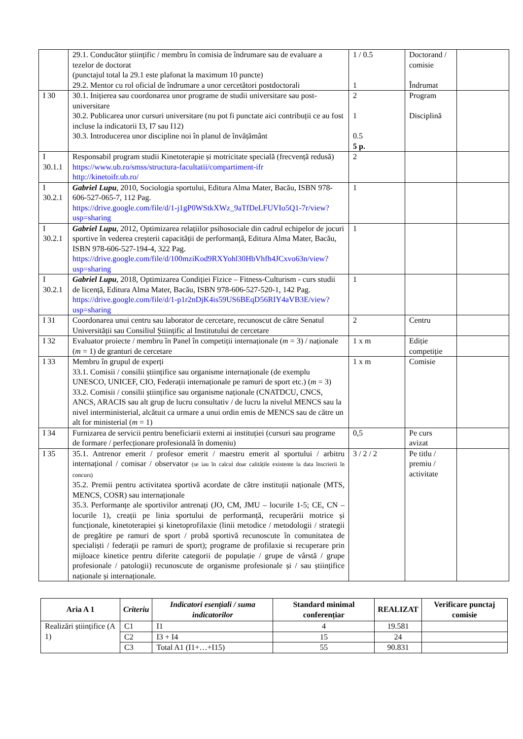| | 29.1. Conducător științific / membru în comisia de îndrumare sau de evaluare a tezelor de doctorat (punctajul total la 29.1 este plafonat la maximum 10 puncte) 29.2. Mentor cu rol oficial de îndrumare a unor cercetători postdoctorali | 1 / 0.5 1 | Doctorand / comisie Îndrumat | |
| I 30 | 30.1. Inițierea sau coordonarea unor programe de studii universitare sau post-universitare 30.2. Publicarea unor cursuri universitare (nu pot fi punctate aici contribuții ce au fost incluse la indicatorii I3, I7 sau I12) 30.3. Introducerea unor discipline noi în planul de învățământ | 2 1 0.5 5 p. | Program Disciplină | |
| I 30.1.1 | Responsabil program studii Kinetoterapie și motricitate specială (frecvență redusă) https://www.ub.ro/smss/structura-facultatii/compartiment-ifr http://kinetoifr.ub.ro/ | 2 | | |
| I 30.2.1 | Gabriel Lupu , 2010, Sociologia sportului, Editura Alma Mater, Bacău, ISBN 978-606-527-065-7, 112 Pag. https://drive.google.com/file/d/1-j1gP0WStkXWz_9aTfDeLFUVIo5Q1-7r/view?usp=sharing | 1 | | |
| I 30.2.1 | Gabriel Lupu , 2012, Optimizarea relațiilor psihosociale din cadrul echipelor de jocuri sportive în vederea creșterii capacității de performanță, Editura Alma Mater, Bacău, ISBN 978-606-527-194-4, 322 Pag. https://drive.google.com/file/d/100mziKod9RXYohl30HbVhfh4JCxvo63n/view?usp=sharing | 1 | | |
| I 30.2.1 | Gabriel Lupu , 2018, Optimizarea Condiției Fizice – Fitness-Culturism - curs studii de licență, Editura Alma Mater, Bacău, ISBN 978-606-527-520-1, 142 Pag. https://drive.google.com/file/d/1-p1r2nDjK4is59US6BEqD56RIY4aVB3E/view?usp=sharing | 1 | | |
| I 31 | Coordonarea unui centru sau laborator de cercetare, recunoscut de către Senatul Universității sau Consiliul Științific al Institutului de cercetare | 2 | Centru | |
| I 32 | Evaluator proiecte / membru în Panel în competiții internaționale ( m = 3) / naționale ( m = 1) de granturi de cercetare | 1 x m | Ediție competiție | |
| I 33 | Membru în grupul de experți 33.1. Comisii / consilii științifice sau organisme internaționale (de exemplu UNESCO, UNICEF, CIO, Federații internaționale pe ramuri de sport etc.) ( m = 3) 33.2. Comisii / consilii științifice sau organisme naționale (CNATDCU, CNCS, ANCS, ARACIS sau alt grup de lucru consultativ / de lucru la nivelul MENCS sau la nivel interministerial, alcătuit ca urmare a unui ordin emis de MENCS sau de către un alt for ministerial ( m = 1) | 1 x m | Comisie | |
| I 34 | Furnizarea de servicii pentru beneficiarii externi ai instituției (cursuri sau programe de formare / perfecționare profesională în domeniu) | 0,5 | Pe curs avizat | |
| I 35 | 35.1. Antrenor emerit / profesor emerit / maestru emerit al sportului / arbitru internațional / comisar / observator (se iau în calcul doar calitățile existente la data înscrierii în concurs) 35.2. Premii pentru activitatea sportivă acordate de către instituții naționale (MTS, MENCS, COSR) sau internaționale 35.3. Performanțe ale sportivilor antrenați (JO, CM, JMU – locurile 1-5; CE, CN – locurile 1), creații pe linia sportului de performanță, recuperării motrice și funcționale, kinetoterapiei și kinetoprofilaxie (linii metodice / metodologii / strategii de pregătire pe ramuri de sport / probă sportivă recunoscute în comunitatea de specialiști / federații pe ramuri de sport); programe de profilaxie si recuperare prin mijloace kinetice pentru diferite categorii de populație / grupe de vârstă / grupe profesionale / patologii) recunoscute de organisme profesionale și / sau științifice naționale și internaționale. | 3 / 2 / 2 | Pe titlu / premiu / activitate | |
| Aria A 1 | Criteriu | Indicatori esențiali / suma indicatorilor | Standard minimal conferențiar | REALIZAT | Verificare punctaj comisie |
| --- | --- | --- | --- | --- | --- |
| Realizări științifice (A 1) | C1 | I1 | 4 | 19.581 | |
| | C2 | I3 + I4 | 15 | 24 | |
| | C3 | Total A1 (I1+…+I15) | 55 | 90.831 | |